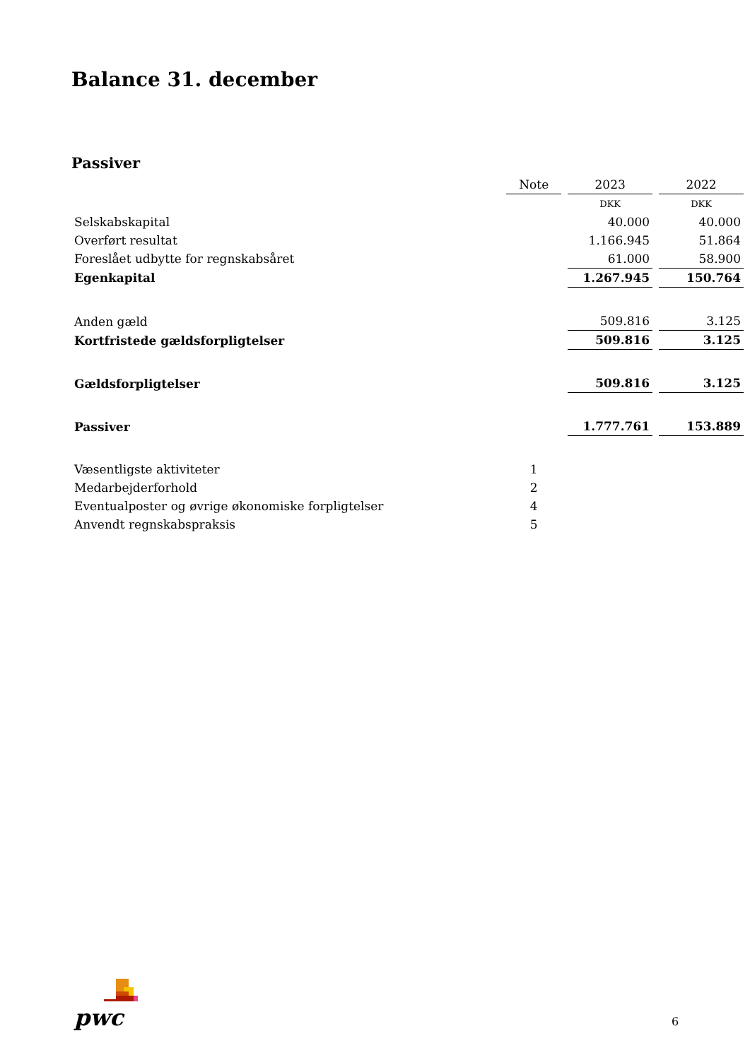Balance 31. december
Passiver
| | Note | 2023 | 2022 |
| --- | --- | --- | --- |
| | | DKK | DKK |
| Selskabskapital | | 40.000 | 40.000 |
| Overført resultat | | 1.166.945 | 51.864 |
| Foreslået udbytte for regnskabsåret | | 61.000 | 58.900 |
| Egenkapital | | 1.267.945 | 150.764 |
| Anden gæld | | 509.816 | 3.125 |
| Kortfristede gældsforpligtelser | | 509.816 | 3.125 |
| Gældsforpligtelser | | 509.816 | 3.125 |
| Passiver | | 1.777.761 | 153.889 |
| Væsentligste aktiviteter | 1 | | |
| Medarbejderforhold | 2 | | |
| Eventualposter og øvrige økonomiske forpligtelser | 4 | | |
| Anvendt regnskabspraksis | 5 | | |
pwc
6